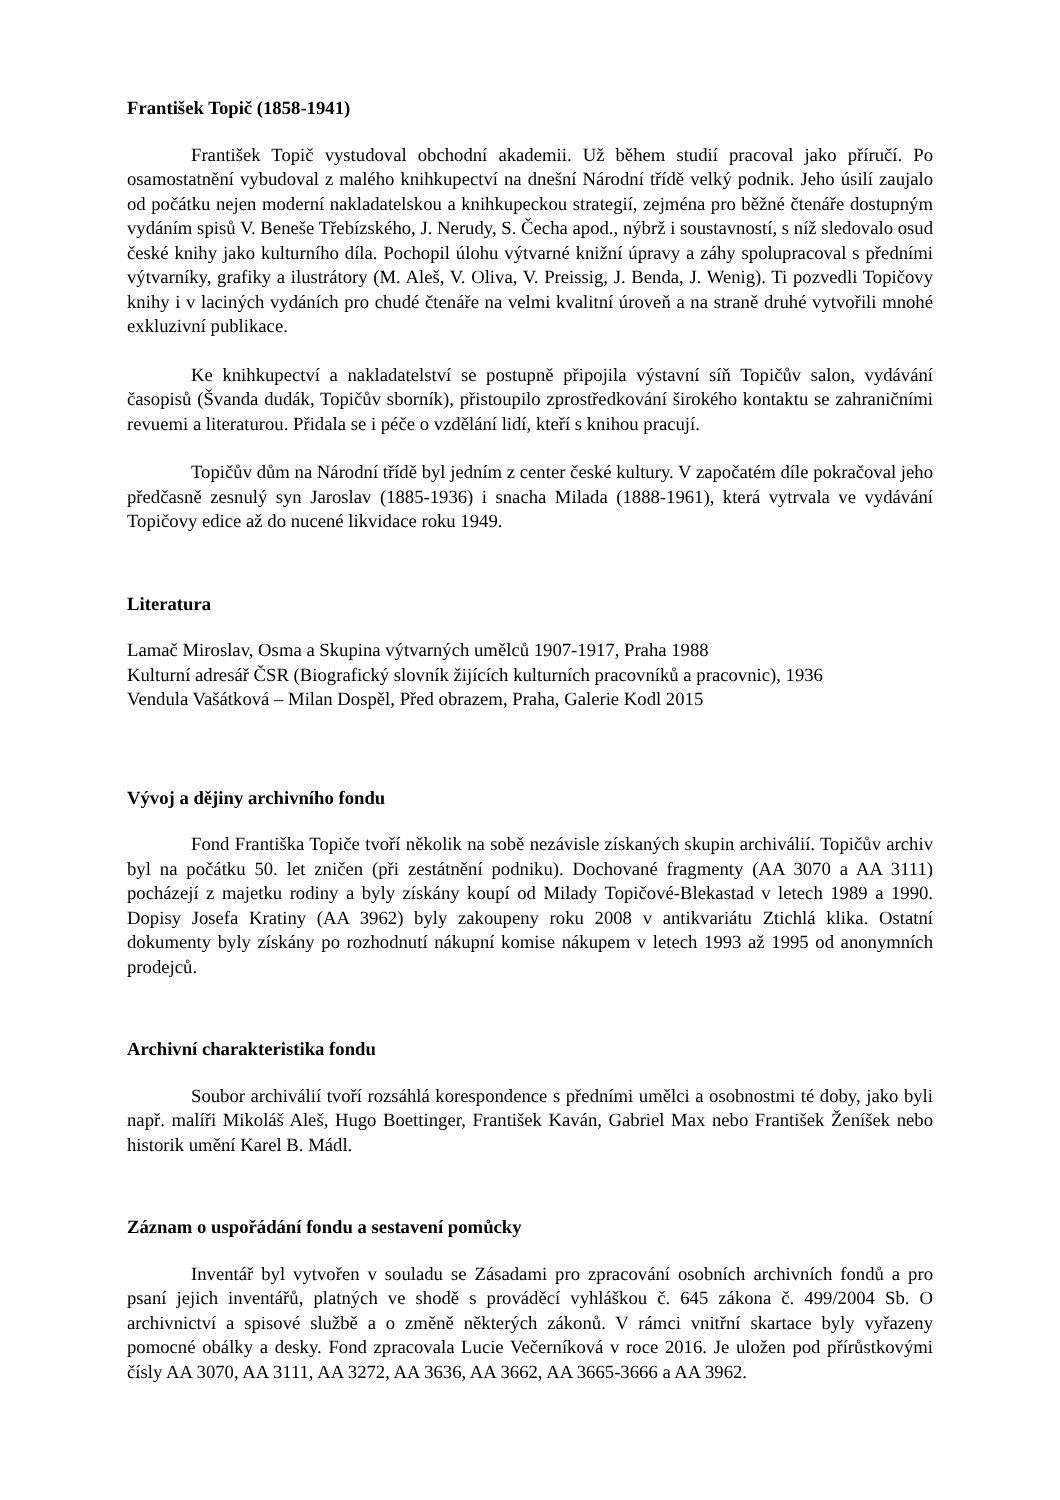František Topič (1858-1941)
František Topič vystudoval obchodní akademii. Už během studií pracoval jako příručí. Po osamostatnění vybudoval z malého knihkupectví na dnešní Národní třídě velký podnik. Jeho úsilí zaujalo od počátku nejen moderní nakladatelskou a knihkupeckou strategií, zejména pro běžné čtenáře dostupným vydáním spisů V. Beneše Třebízského, J. Nerudy, S. Čecha apod., nýbrž i soustavností, s níž sledovalo osud české knihy jako kulturního díla. Pochopil úlohu výtvarné knižní úpravy a záhy spolupracoval s předními výtvarníky, grafiky a ilustrátory (M. Aleš, V. Oliva, V. Preissig, J. Benda, J. Wenig). Ti pozvedli Topičovy knihy i v laciných vydáních pro chudé čtenáře na velmi kvalitní úroveň a na straně druhé vytvořili mnohé exkluzivní publikace.
Ke knihkupectví a nakladatelství se postupně připojila výstavní síň Topičův salon, vydávání časopisů (Švanda dudák, Topičův sborník), přistoupilo zprostředkování širokého kontaktu se zahraničními revuemi a literaturou. Přidala se i péče o vzdělání lidí, kteří s knihou pracují.
Topičův dům na Národní třídě byl jedním z center české kultury. V započatém díle pokračoval jeho předčasně zesnulý syn Jaroslav (1885-1936) i snacha Milada (1888-1961), která vytrvala ve vydávání Topičovy edice až do nucené likvidace roku 1949.
Literatura
Lamač Miroslav, Osma a Skupina výtvarných umělců 1907-1917, Praha 1988
Kulturní adresář ČSR (Biografický slovník žijících kulturních pracovníků a pracovnic), 1936
Vendula Vašátková – Milan Dospěl, Před obrazem, Praha, Galerie Kodl 2015
Vývoj a dějiny archivního fondu
Fond Františka Topiče tvoří několik na sobě nezávisle získaných skupin archiválií. Topičův archiv byl na počátku 50. let zničen (při zestátnění podniku). Dochované fragmenty (AA 3070 a AA 3111) pocházejí z majetku rodiny a byly získány koupí od Milady Topičové-Blekastad v letech 1989 a 1990. Dopisy Josefa Kratiny (AA 3962) byly zakoupeny roku 2008 v antikvariátu Ztichlá klika. Ostatní dokumenty byly získány po rozhodnutí nákupní komise nákupem v letech 1993 až 1995 od anonymních prodejců.
Archivní charakteristika fondu
Soubor archiválií tvoří rozsáhlá korespondence s předními umělci a osobnostmi té doby, jako byli např. malíři Mikoláš Aleš, Hugo Boettinger, František Kaván, Gabriel Max nebo František Ženíšek nebo historik umění Karel B. Mádl.
Záznam o uspořádání fondu a sestavení pomůcky
Inventář byl vytvořen v souladu se Zásadami pro zpracování osobních archivních fondů a pro psaní jejich inventářů, platných ve shodě s prováděcí vyhláškou č. 645 zákona č. 499/2004 Sb. O archivnictví a spisové službě a o změně některých zákonů. V rámci vnitřní skartace byly vyřazeny pomocné obálky a desky. Fond zpracovala Lucie Večerníková v roce 2016. Je uložen pod přírůstkovými čísly AA 3070, AA 3111, AA 3272, AA 3636, AA 3662, AA 3665-3666 a AA 3962.